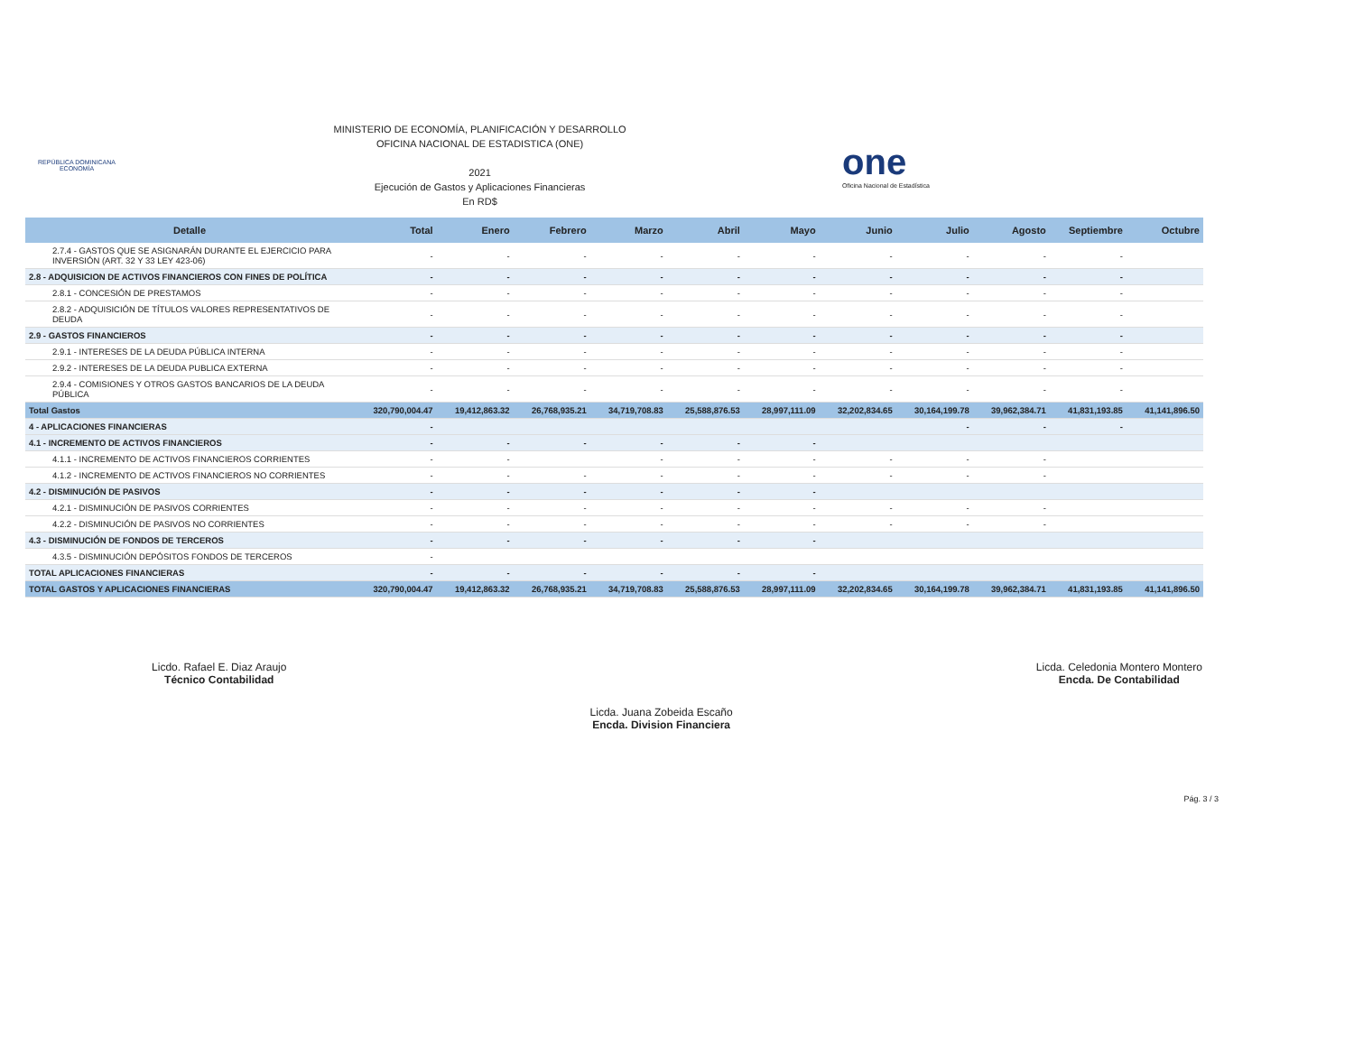REPÚBLICA DOMINICANA
ECONOMÍA
MINISTERIO DE ECONOMÍA, PLANIFICACIÓN Y DESARROLLO
OFICINA NACIONAL DE ESTADISTICA (ONE)
2021
Ejecución de Gastos y Aplicaciones Financieras
En RD$
one
Oficina Nacional de Estadística
| Detalle | Total | Enero | Febrero | Marzo | Abril | Mayo | Junio | Julio | Agosto | Septiembre | Octubre |
| --- | --- | --- | --- | --- | --- | --- | --- | --- | --- | --- | --- |
| 2.7.4 - GASTOS QUE SE ASIGNARÁN DURANTE EL EJERCICIO PARA INVERSIÓN (ART. 32 Y 33 LEY 423-06) | - | - | - | - | - | - | - | - | - | - | |
| 2.8 - ADQUISICION DE ACTIVOS FINANCIEROS CON FINES DE POLÍTICA | - | - | - | - | - | - | - | - | - | - | |
| 2.8.1 - CONCESIÓN DE PRESTAMOS | - | - | - | - | - | - | - | - | - | - | |
| 2.8.2 - ADQUISICIÓN DE TÍTULOS VALORES REPRESENTATIVOS DE DEUDA | - | - | - | - | - | - | - | - | - | - | |
| 2.9 - GASTOS FINANCIEROS | - | - | - | - | - | - | - | - | - | - | |
| 2.9.1 - INTERESES DE LA DEUDA PÚBLICA INTERNA | - | - | - | - | - | - | - | - | - | - | |
| 2.9.2 - INTERESES DE LA DEUDA PUBLICA EXTERNA | - | - | - | - | - | - | - | - | - | - | |
| 2.9.4 - COMISIONES Y OTROS GASTOS BANCARIOS DE LA DEUDA PÚBLICA | - | - | - | - | - | - | - | - | - | - | |
| Total Gastos | 320,790,004.47 | 19,412,863.32 | 26,768,935.21 | 34,719,708.83 | 25,588,876.53 | 28,997,111.09 | 32,202,834.65 | 30,164,199.78 | 39,962,384.71 | 41,831,193.85 | 41,141,896.50 |
| 4 - APLICACIONES FINANCIERAS | - | | | | | | | - | - | - | |
| 4.1 - INCREMENTO DE ACTIVOS FINANCIEROS | - | - | - | - | - | - | | | | | |
| 4.1.1 - INCREMENTO DE ACTIVOS FINANCIEROS CORRIENTES | - | - | | - | - | - | - | - | - | | |
| 4.1.2 - INCREMENTO DE ACTIVOS FINANCIEROS NO CORRIENTES | - | - | - | - | - | - | - | - | - | | |
| 4.2 - DISMINUCIÓN DE PASIVOS | - | - | - | - | - | - | | | | | |
| 4.2.1 - DISMINUCIÓN DE PASIVOS CORRIENTES | - | - | - | - | - | - | - | - | - | | |
| 4.2.2 - DISMINUCIÓN DE PASIVOS NO CORRIENTES | - | - | - | - | - | - | - | - | - | | |
| 4.3 - DISMINUCIÓN DE FONDOS DE TERCEROS | - | - | - | - | - | - | | | | | |
| 4.3.5 - DISMINUCIÓN DEPÓSITOS FONDOS DE TERCEROS | - | | | | | | | | | | |
| TOTAL APLICACIONES FINANCIERAS | - | - | - | - | - | - | | | | | |
| TOTAL GASTOS Y APLICACIONES FINANCIERAS | 320,790,004.47 | 19,412,863.32 | 26,768,935.21 | 34,719,708.83 | 25,588,876.53 | 28,997,111.09 | 32,202,834.65 | 30,164,199.78 | 39,962,384.71 | 41,831,193.85 | 41,141,896.50 |
Licdo. Rafael E. Diaz Araujo
Técnico Contabilidad
Licda. Juana Zobeida Escaño
Encda. Division Financiera
Licda. Celedonia Montero Montero
Encda. De Contabilidad
Pág. 3 / 3